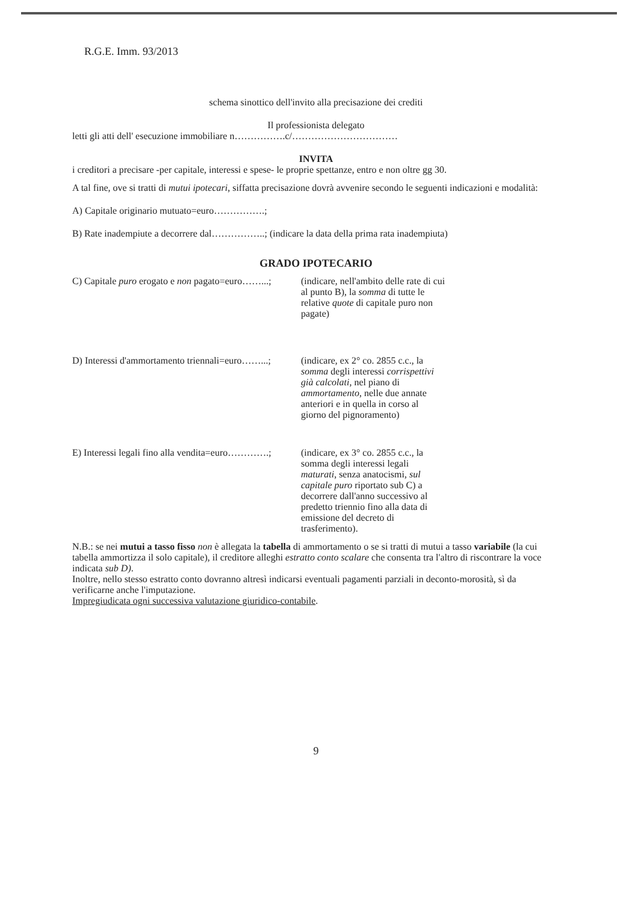R.G.E. Imm. 93/2013
schema sinottico dell'invito alla precisazione dei crediti
Il professionista delegato
letti gli atti dell' esecuzione immobiliare n…………….c/……………………………
INVITA
i creditori a precisare -per capitale, interessi e spese- le proprie spettanze, entro e non oltre gg 30.
A tal fine, ove si tratti di mutui ipotecari, siffatta precisazione dovrà avvenire secondo le seguenti indicazioni e modalità:
A) Capitale originario mutuato=euro…………….;
B) Rate inadempiute a decorrere dal……………..; (indicare la data della prima rata inadempiuta)
GRADO IPOTECARIO
C) Capitale puro erogato e non pagato=euro……...;
(indicare, nell'ambito delle rate di cui al punto B), la somma di tutte le relative quote di capitale puro non pagate)
D) Interessi d'ammortamento triennali=euro……...;
(indicare, ex 2° co. 2855 c.c., la somma degli interessi corrispettivi già calcolati, nel piano di ammortamento, nelle due annate anteriori e in quella in corso al giorno del pignoramento)
E) Interessi legali fino alla vendita=euro………….;
(indicare, ex 3° co. 2855 c.c., la somma degli interessi legali maturati, senza anatocismi, sul capitale puro riportato sub C) a decorrere dall'anno successivo al predetto triennio fino alla data di emissione del decreto di trasferimento).
N.B.: se nei mutui a tasso fisso non è allegata la tabella di ammortamento o se si tratti di mutui a tasso variabile (la cui tabella ammortizza il solo capitale), il creditore alleghi estratto conto scalare che consenta tra l'altro di riscontrare la voce indicata sub D).
Inoltre, nello stesso estratto conto dovranno altresì indicarsi eventuali pagamenti parziali in deconto-morosità, sì da verificarne anche l'imputazione.
Impregiudicata ogni successiva valutazione giuridico-contabile.
9